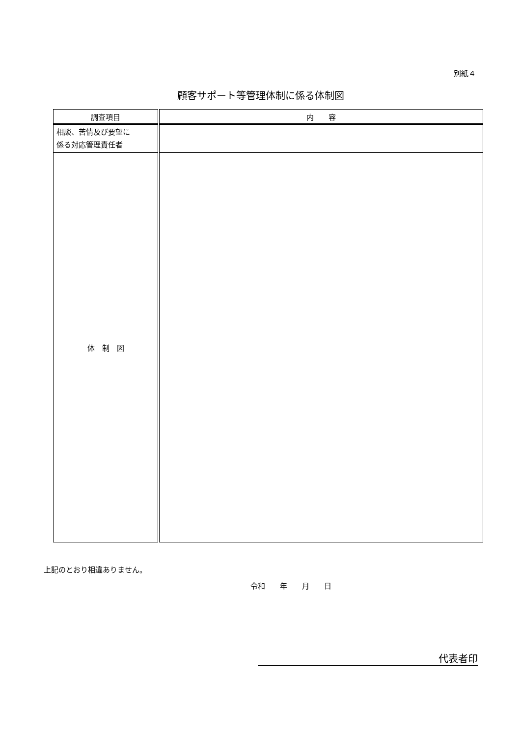別紙４
顧客サポート等管理体制に係る体制図
| 調査項目 | 内 容 |
| --- | --- |
| 相談、苦情及び要望に 係る対応管理責任者 | |
| 体 制 図 | |
上記のとおり相違ありません。
令和　　年　　月　　日
代表者印